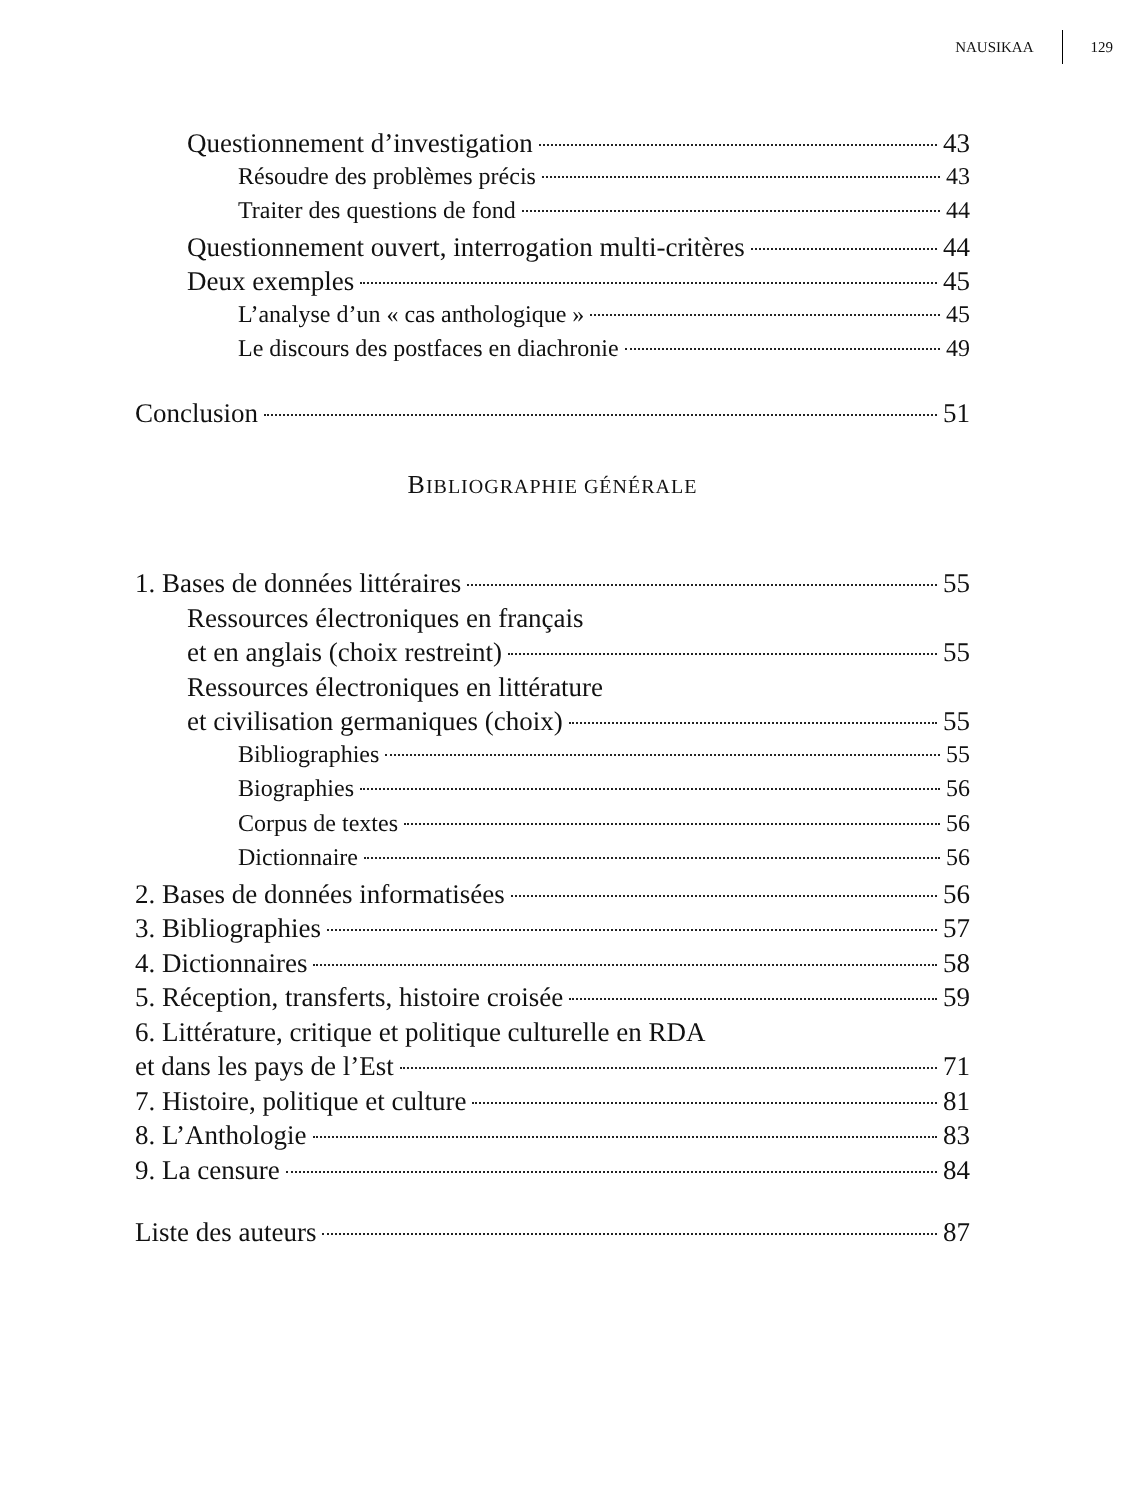NAUSIKAA 129
Questionnement d’investigation 43
Résoudre des problèmes précis 43
Traiter des questions de fond 44
Questionnement ouvert, interrogation multi-critères 44
Deux exemples 45
L’analyse d’un « cas anthologique » 45
Le discours des postfaces en diachronie 49
Conclusion 51
BIBLIOGRAPHIE GÉNÉRALE
1. Bases de données littéraires 55
Ressources électroniques en français
et en anglais (choix restreint) 55
Ressources électroniques en littérature
et civilisation germaniques (choix) 55
Bibliographies 55
Biographies 56
Corpus de textes 56
Dictionnaire 56
2. Bases de données informatisées 56
3. Bibliographies 57
4. Dictionnaires 58
5. Réception, transferts, histoire croisée 59
6. Littérature, critique et politique culturelle en RDA
et dans les pays de l’Est 71
7. Histoire, politique et culture 81
8. L’Anthologie 83
9. La censure 84
Liste des auteurs 87